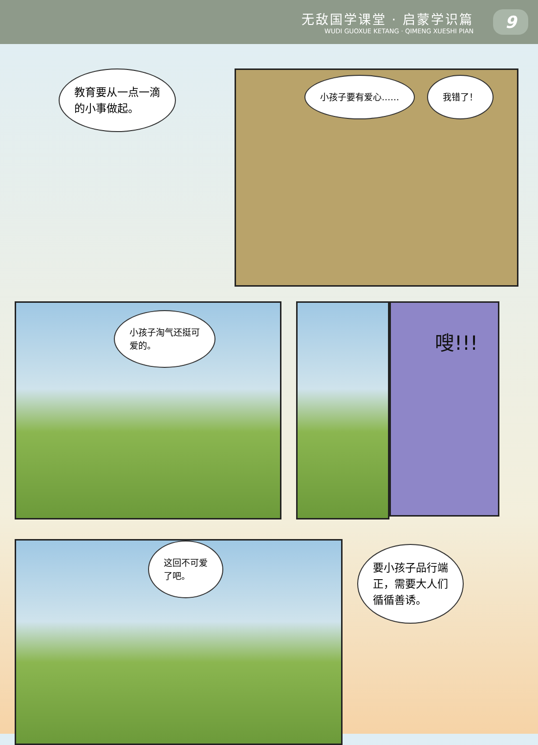无敌国学课堂 · 启蒙学识篇
WUDI GUOXUE KETANG · QIMENG XUESHI PIAN
9
教育要从一点一滴
的小事做起。
小孩子要有爱心…… 我错了！
小孩子淘气还挺可
爱的。
嗖!!!
这回不可爱
了吧。
要小孩子品行端
正，需要大人们
循循善诱。